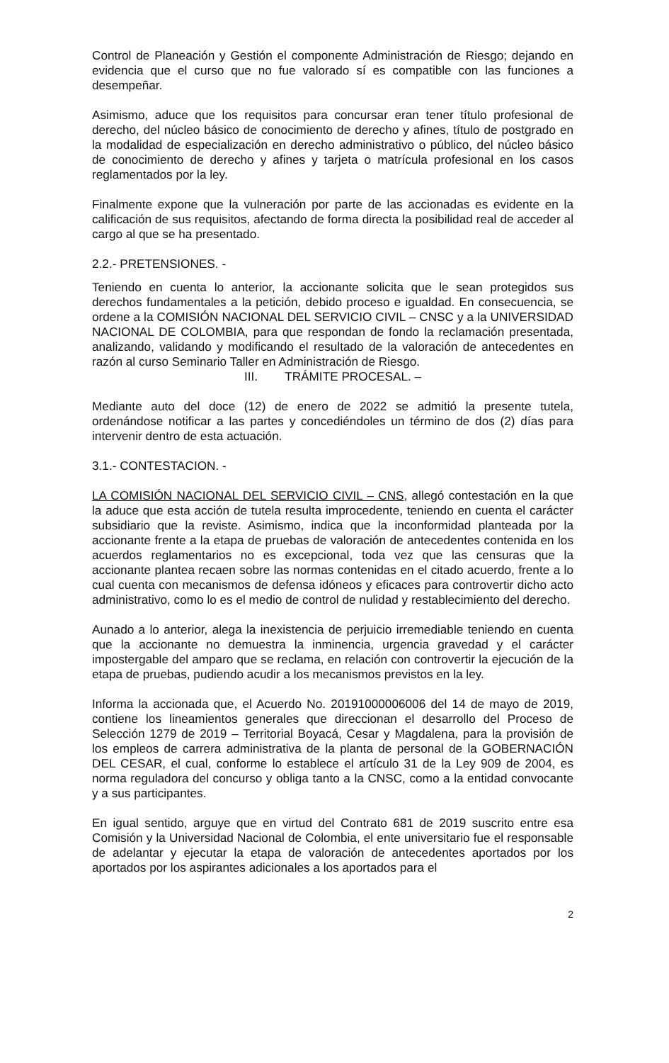Control de Planeación y Gestión el componente Administración de Riesgo; dejando en evidencia que el curso que no fue valorado sí es compatible con las funciones a desempeñar.
Asimismo, aduce que los requisitos para concursar eran tener título profesional de derecho, del núcleo básico de conocimiento de derecho y afines, título de postgrado en la modalidad de especialización en derecho administrativo o público, del núcleo básico de conocimiento de derecho y afines y tarjeta o matrícula profesional en los casos reglamentados por la ley.
Finalmente expone que la vulneración por parte de las accionadas es evidente en la calificación de sus requisitos, afectando de forma directa la posibilidad real de acceder al cargo al que se ha presentado.
2.2.- PRETENSIONES. -
Teniendo en cuenta lo anterior, la accionante solicita que le sean protegidos sus derechos fundamentales a la petición, debido proceso e igualdad. En consecuencia, se ordene a la COMISIÓN NACIONAL DEL SERVICIO CIVIL – CNSC y a la UNIVERSIDAD NACIONAL DE COLOMBIA, para que respondan de fondo la reclamación presentada, analizando, validando y modificando el resultado de la valoración de antecedentes en razón al curso Seminario Taller en Administración de Riesgo.
III. TRÁMITE PROCESAL. –
Mediante auto del doce (12) de enero de 2022 se admitió la presente tutela, ordenándose notificar a las partes y concediéndoles un término de dos (2) días para intervenir dentro de esta actuación.
3.1.- CONTESTACION. -
LA COMISIÓN NACIONAL DEL SERVICIO CIVIL – CNS, allegó contestación en la que la aduce que esta acción de tutela resulta improcedente, teniendo en cuenta el carácter subsidiario que la reviste. Asimismo, indica que la inconformidad planteada por la accionante frente a la etapa de pruebas de valoración de antecedentes contenida en los acuerdos reglamentarios no es excepcional, toda vez que las censuras que la accionante plantea recaen sobre las normas contenidas en el citado acuerdo, frente a lo cual cuenta con mecanismos de defensa idóneos y eficaces para controvertir dicho acto administrativo, como lo es el medio de control de nulidad y restablecimiento del derecho.
Aunado a lo anterior, alega la inexistencia de perjuicio irremediable teniendo en cuenta que la accionante no demuestra la inminencia, urgencia gravedad y el carácter impostergable del amparo que se reclama, en relación con controvertir la ejecución de la etapa de pruebas, pudiendo acudir a los mecanismos previstos en la ley.
Informa la accionada que, el Acuerdo No. 20191000006006 del 14 de mayo de 2019, contiene los lineamientos generales que direccionan el desarrollo del Proceso de Selección 1279 de 2019 – Territorial Boyacá, Cesar y Magdalena, para la provisión de los empleos de carrera administrativa de la planta de personal de la GOBERNACIÓN DEL CESAR, el cual, conforme lo establece el artículo 31 de la Ley 909 de 2004, es norma reguladora del concurso y obliga tanto a la CNSC, como a la entidad convocante y a sus participantes.
En igual sentido, arguye que en virtud del Contrato 681 de 2019 suscrito entre esa Comisión y la Universidad Nacional de Colombia, el ente universitario fue el responsable de adelantar y ejecutar la etapa de valoración de antecedentes aportados por los aportados por los aspirantes adicionales a los aportados para el
2